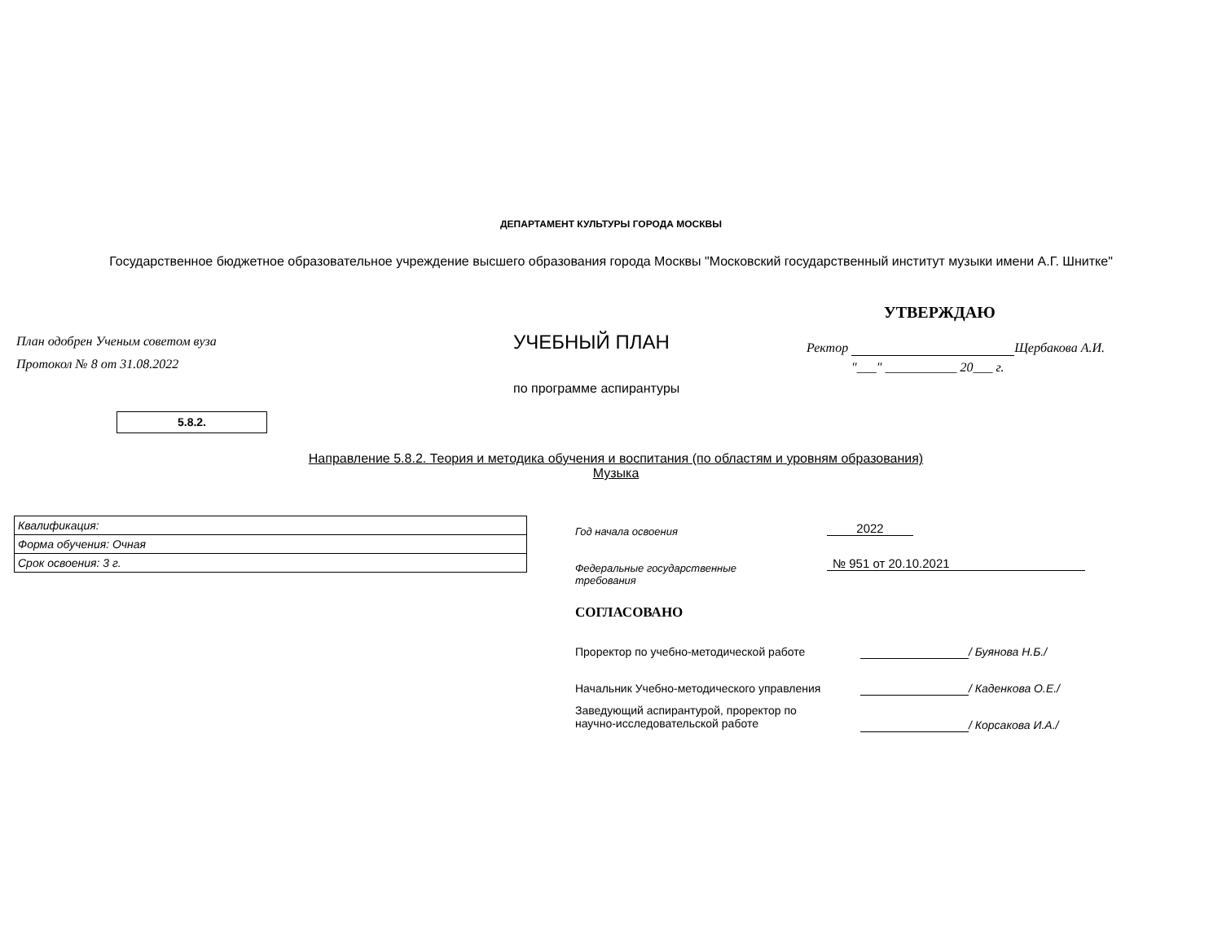ДЕПАРТАМЕНТ КУЛЬТУРЫ ГОРОДА МОСКВЫ
Государственное бюджетное образовательное учреждение высшего образования города Москвы "Московский государственный институт музыки имени А.Г. Шнитке"
УТВЕРЖДАЮ
План одобрен Ученым советом вуза
Протокол № 8 от 31.08.2022
УЧЕБНЫЙ ПЛАН Ректор Щербакова А.И.
"___" ___________ 20___ г.
по программе аспирантуры
5.8.2.
Направление 5.8.2. Теория и методика обучения и воспитания (по областям и уровням образования)
Музыка
| Квалификация: |
| Форма обучения: Очная |
| Срок освоения: 3 г. |
Год начала освоения 2022
Федеральные государственные
требования
№ 951 от 20.10.2021
СОГЛАСОВАНО
Проректор по учебно-методической работе
/ Буянова Н.Б./
Начальник Учебно-методического управления
/ Каденкова О.Е./
Заведующий аспирантурой, проректор по
научно-исследовательской работе
/ Корсакова И.А./